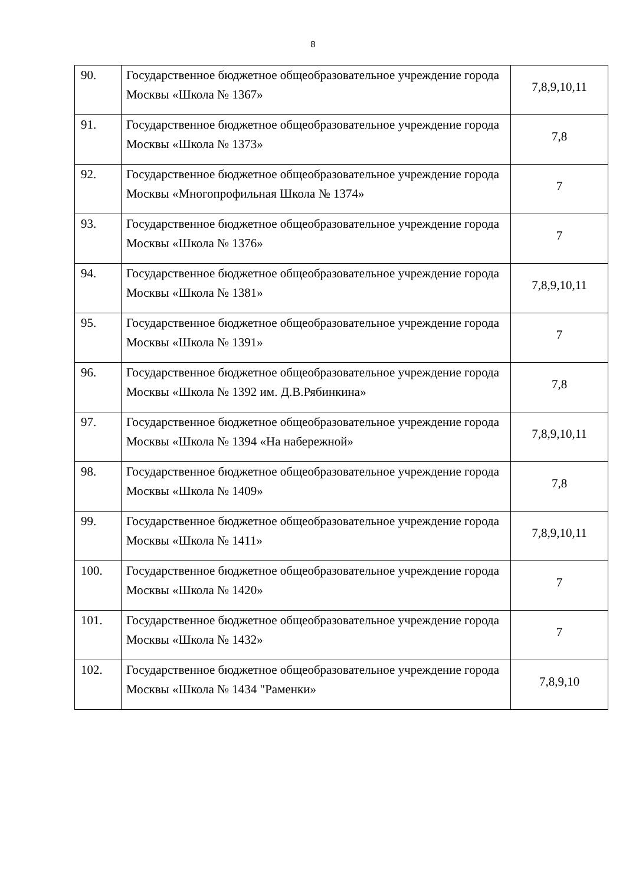8
| 90. | Государственное бюджетное общеобразовательное учреждение города Москвы «Школа № 1367» | 7,8,9,10,11 |
| 91. | Государственное бюджетное общеобразовательное учреждение города Москвы «Школа № 1373» | 7,8 |
| 92. | Государственное бюджетное общеобразовательное учреждение города Москвы «Многопрофильная Школа № 1374» | 7 |
| 93. | Государственное бюджетное общеобразовательное учреждение города Москвы «Школа № 1376» | 7 |
| 94. | Государственное бюджетное общеобразовательное учреждение города Москвы «Школа № 1381» | 7,8,9,10,11 |
| 95. | Государственное бюджетное общеобразовательное учреждение города Москвы «Школа № 1391» | 7 |
| 96. | Государственное бюджетное общеобразовательное учреждение города Москвы «Школа № 1392 им. Д.В.Рябинкина» | 7,8 |
| 97. | Государственное бюджетное общеобразовательное учреждение города Москвы «Школа № 1394 «На набережной» | 7,8,9,10,11 |
| 98. | Государственное бюджетное общеобразовательное учреждение города Москвы «Школа № 1409» | 7,8 |
| 99. | Государственное бюджетное общеобразовательное учреждение города Москвы «Школа № 1411» | 7,8,9,10,11 |
| 100. | Государственное бюджетное общеобразовательное учреждение города Москвы «Школа № 1420» | 7 |
| 101. | Государственное бюджетное общеобразовательное учреждение города Москвы «Школа № 1432» | 7 |
| 102. | Государственное бюджетное общеобразовательное учреждение города Москвы «Школа № 1434 "Раменки» | 7,8,9,10 |